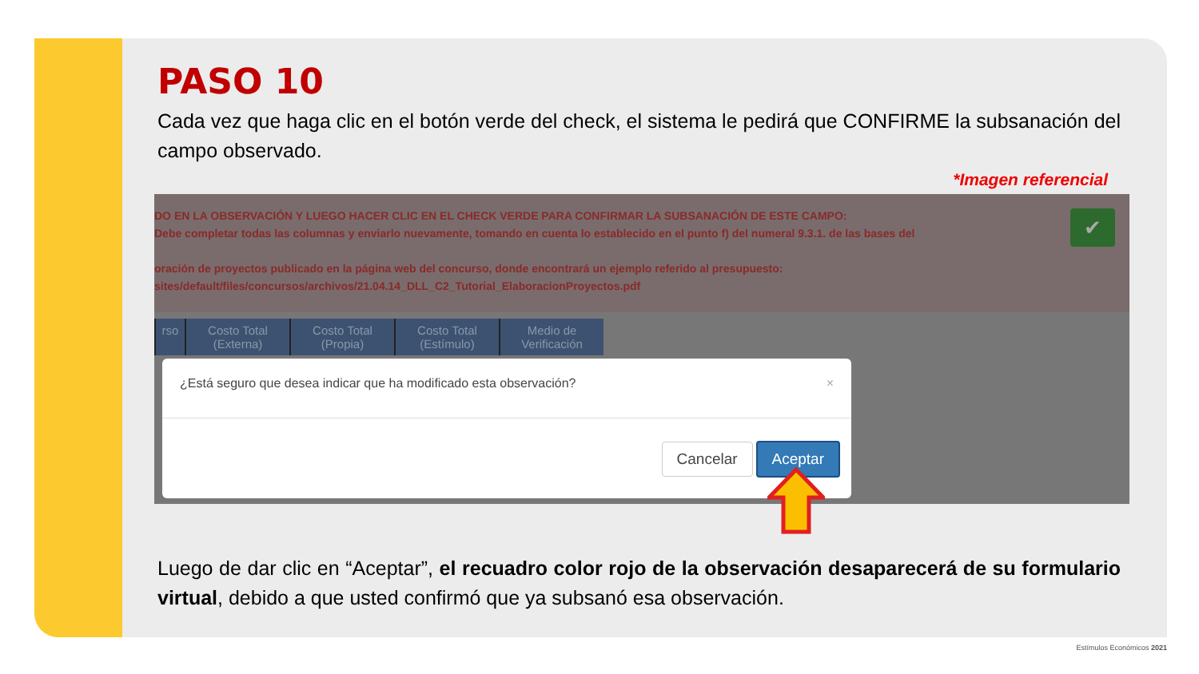PASO 10
Cada vez que haga clic en el botón verde del check, el sistema le pedirá que CONFIRME la subsanación del campo observado.
*Imagen referencial
DO EN LA OBSERVACIÓN Y LUEGO HACER CLIC EN EL CHECK VERDE PARA CONFIRMAR LA SUBSANACIÓN DE ESTE CAMPO:
Debe completar todas las columnas y enviarlo nuevamente, tomando en cuenta lo establecido en el punto f) del numeral 9.3.1. de las bases del
oración de proyectos publicado en la página web del concurso, donde encontrará un ejemplo referido al presupuesto:
sites/default/files/concursos/archivos/21.04.14_DLL_C2_Tutorial_ElaboracionProyectos.pdf
✔
rso Costo Total (Externa)
Costo Total (Propia)
Costo Total (Estímulo)
Medio de Verificación
¿Está seguro que desea indicar que ha modificado esta observación? ×
Cancelar Aceptar
Luego de dar clic en “Aceptar”, el recuadro color rojo de la observación desaparecerá de su formulario virtual, debido a que usted confirmó que ya subsanó esa observación.
Estímulos Económicos 2021